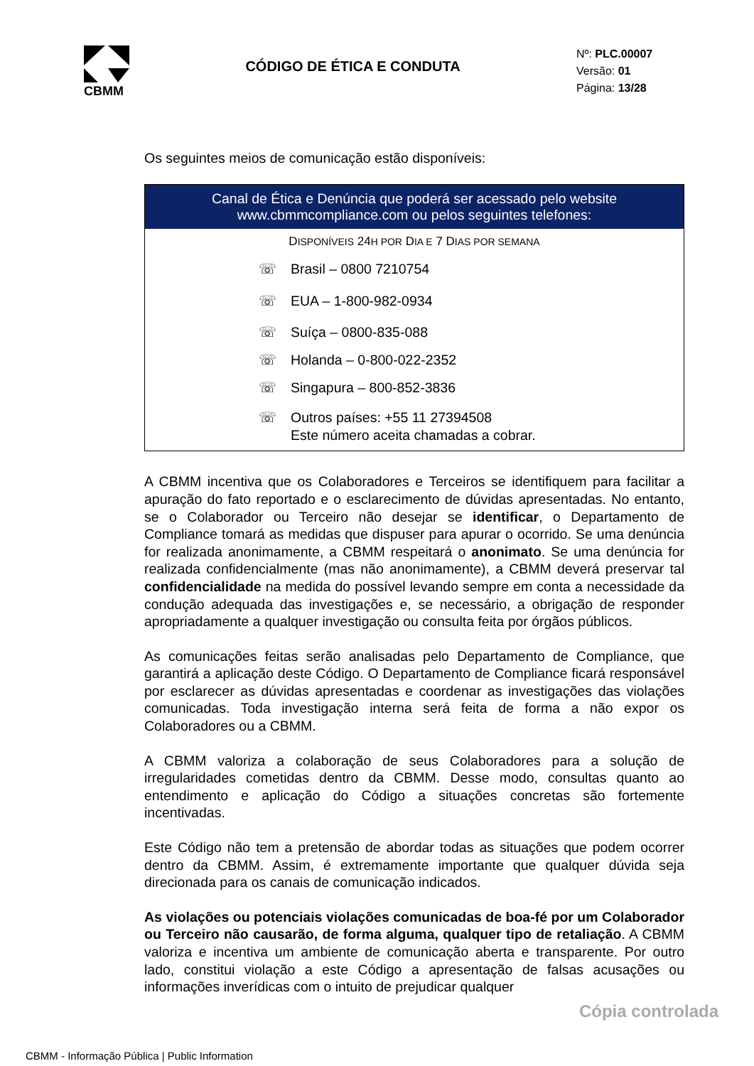CBMM
CÓDIGO DE ÉTICA E CONDUTA
Nº: PLC.00007
Versão: 01
Página: 13/28
Os seguintes meios de comunicação estão disponíveis:
| Canal de Ética e Denúncia que poderá ser acessado pelo website www.cbmmcompliance.com ou pelos seguintes telefones: |
| --- |
| D ISPONÍVEIS 24 H POR D IA E 7 D IAS POR SEMANA ☏ Brasil – 0800 7210754 ☏ EUA – 1-800-982-0934 ☏ Suíça – 0800-835-088 ☏ Holanda – 0-800-022-2352 ☏ Singapura – 800-852-3836 ☏ Outros países: +55 11 27394508 Este número aceita chamadas a cobrar. |
A CBMM incentiva que os Colaboradores e Terceiros se identifiquem para facilitar a apuração do fato reportado e o esclarecimento de dúvidas apresentadas. No entanto, se o Colaborador ou Terceiro não desejar se identificar, o Departamento de Compliance tomará as medidas que dispuser para apurar o ocorrido. Se uma denúncia for realizada anonimamente, a CBMM respeitará o anonimato. Se uma denúncia for realizada confidencialmente (mas não anonimamente), a CBMM deverá preservar tal confidencialidade na medida do possível levando sempre em conta a necessidade da condução adequada das investigações e, se necessário, a obrigação de responder apropriadamente a qualquer investigação ou consulta feita por órgãos públicos.
As comunicações feitas serão analisadas pelo Departamento de Compliance, que garantirá a aplicação deste Código. O Departamento de Compliance ficará responsável por esclarecer as dúvidas apresentadas e coordenar as investigações das violações comunicadas. Toda investigação interna será feita de forma a não expor os Colaboradores ou a CBMM.
A CBMM valoriza a colaboração de seus Colaboradores para a solução de irregularidades cometidas dentro da CBMM. Desse modo, consultas quanto ao entendimento e aplicação do Código a situações concretas são fortemente incentivadas.
Este Código não tem a pretensão de abordar todas as situações que podem ocorrer dentro da CBMM. Assim, é extremamente importante que qualquer dúvida seja direcionada para os canais de comunicação indicados.
As violações ou potenciais violações comunicadas de boa-fé por um Colaborador ou Terceiro não causarão, de forma alguma, qualquer tipo de retaliação. A CBMM valoriza e incentiva um ambiente de comunicação aberta e transparente. Por outro lado, constitui violação a este Código a apresentação de falsas acusações ou informações inverídicas com o intuito de prejudicar qualquer
Cópia controlada
CBMM - Informação Pública | Public Information